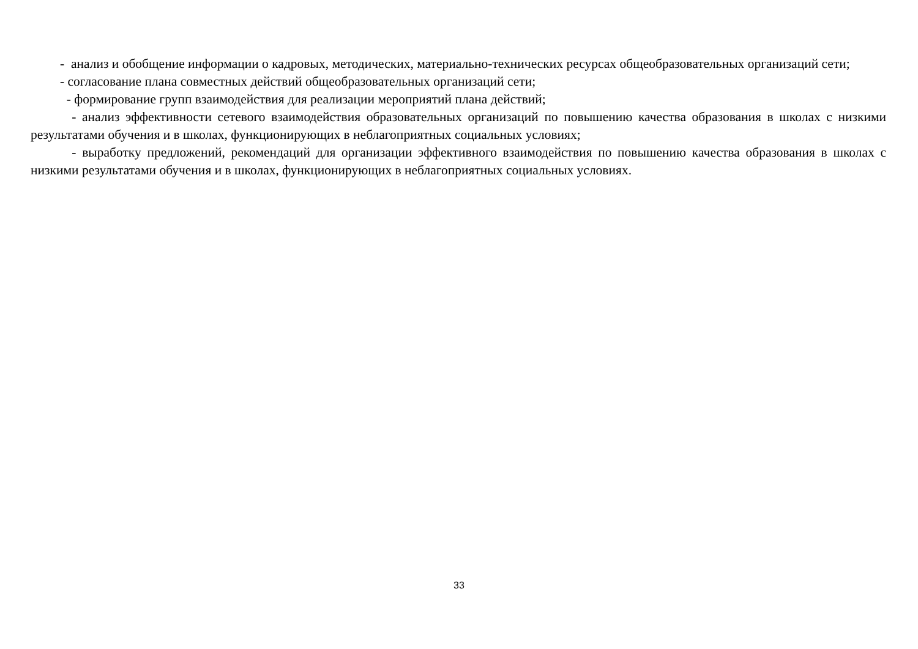- анализ и обобщение информации о кадровых, методических, материально-технических ресурсах общеобразовательных организаций сети;
- согласование плана совместных действий общеобразовательных организаций сети;
- формирование групп взаимодействия для реализации мероприятий плана действий;
- анализ эффективности сетевого взаимодействия образовательных организаций по повышению качества образования в школах с низкими результатами обучения и в школах, функционирующих в неблагоприятных социальных условиях;
- выработку предложений, рекомендаций для организации эффективного взаимодействия по повышению качества образования в школах с низкими результатами обучения и в школах, функционирующих в неблагоприятных социальных условиях.
33